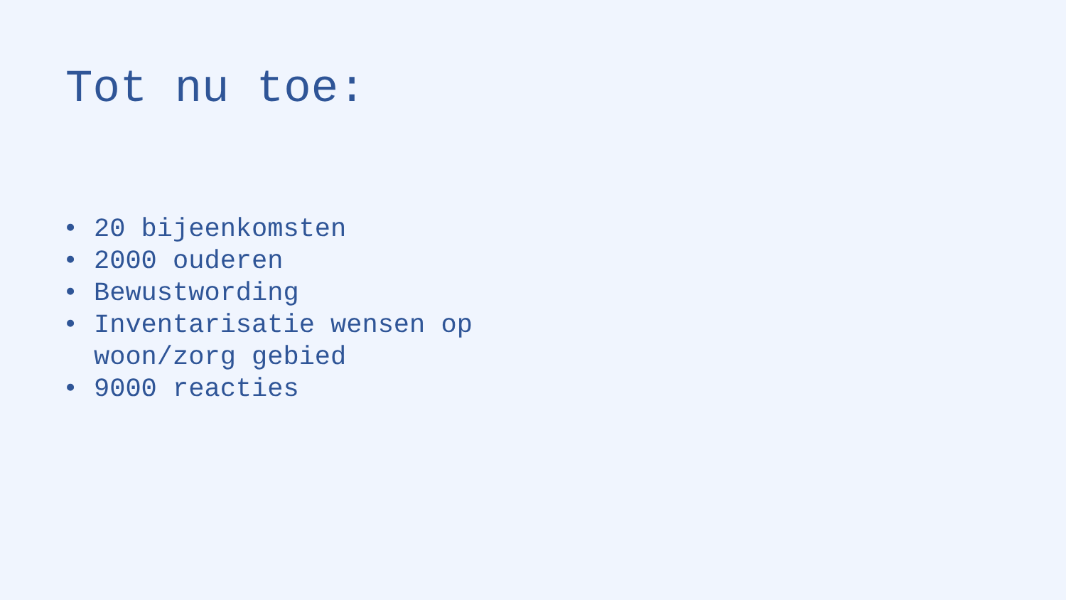Tot nu toe:
• 20 bijeenkomsten
• 2000 ouderen
• Bewustwording
• Inventarisatie wensen op woon/zorg gebied
• 9000 reacties